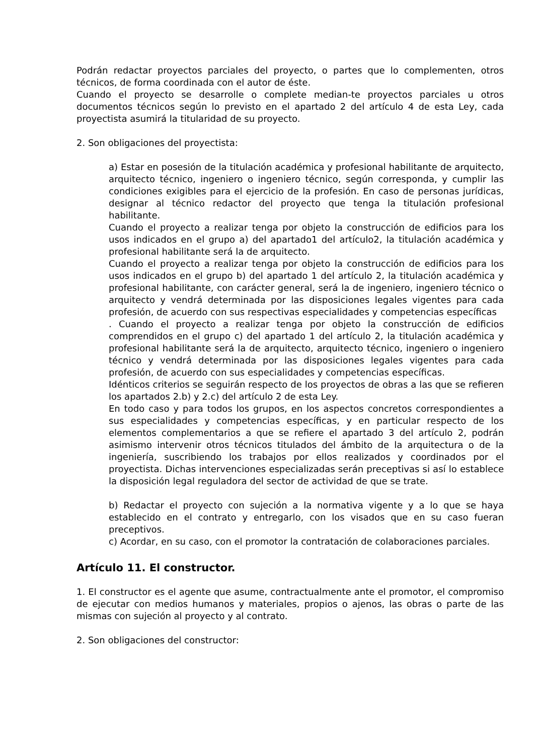Podrán redactar proyectos parciales del proyecto, o partes que lo complementen, otros técnicos, de forma coordinada con el autor de éste.
Cuando el proyecto se desarrolle o complete median-te proyectos parciales u otros documentos técnicos según lo previsto en el apartado 2 del artículo 4 de esta Ley, cada proyectista asumirá la titularidad de su proyecto.
2. Son obligaciones del proyectista:
a) Estar en posesión de la titulación académica y profesional habilitante de arquitecto, arquitecto técnico, ingeniero o ingeniero técnico, según corresponda, y cumplir las condiciones exigibles para el ejercicio de la profesión. En caso de personas jurídicas, designar al técnico redactor del proyecto que tenga la titulación profesional habilitante.
Cuando el proyecto a realizar tenga por objeto la construcción de edificios para los usos indicados en el grupo a) del apartado1 del artículo2, la titulación académica y profesional habilitante será la de arquitecto.
Cuando el proyecto a realizar tenga por objeto la construcción de edificios para los usos indicados en el grupo b) del apartado 1 del artículo 2, la titulación académica y profesional habilitante, con carácter general, será la de ingeniero, ingeniero técnico o arquitecto y vendrá determinada por las disposiciones legales vigentes para cada profesión, de acuerdo con sus respectivas especialidades y competencias específicas
. Cuando el proyecto a realizar tenga por objeto la construcción de edificios comprendidos en el grupo c) del apartado 1 del artículo 2, la titulación académica y profesional habilitante será la de arquitecto, arquitecto técnico, ingeniero o ingeniero técnico y vendrá determinada por las disposiciones legales vigentes para cada profesión, de acuerdo con sus especialidades y competencias específicas.
Idénticos criterios se seguirán respecto de los proyectos de obras a las que se refieren los apartados 2.b) y 2.c) del artículo 2 de esta Ley.
En todo caso y para todos los grupos, en los aspectos concretos correspondientes a sus especialidades y competencias específicas, y en particular respecto de los elementos complementarios a que se refiere el apartado 3 del artículo 2, podrán asimismo intervenir otros técnicos titulados del ámbito de la arquitectura o de la ingeniería, suscribiendo los trabajos por ellos realizados y coordinados por el proyectista. Dichas intervenciones especializadas serán preceptivas si así lo establece la disposición legal reguladora del sector de actividad de que se trate.
b) Redactar el proyecto con sujeción a la normativa vigente y a lo que se haya establecido en el contrato y entregarlo, con los visados que en su caso fueran preceptivos.
c) Acordar, en su caso, con el promotor la contratación de colaboraciones parciales.
Artículo 11. El constructor.
1. El constructor es el agente que asume, contractualmente ante el promotor, el compromiso de ejecutar con medios humanos y materiales, propios o ajenos, las obras o parte de las mismas con sujeción al proyecto y al contrato.
2. Son obligaciones del constructor: